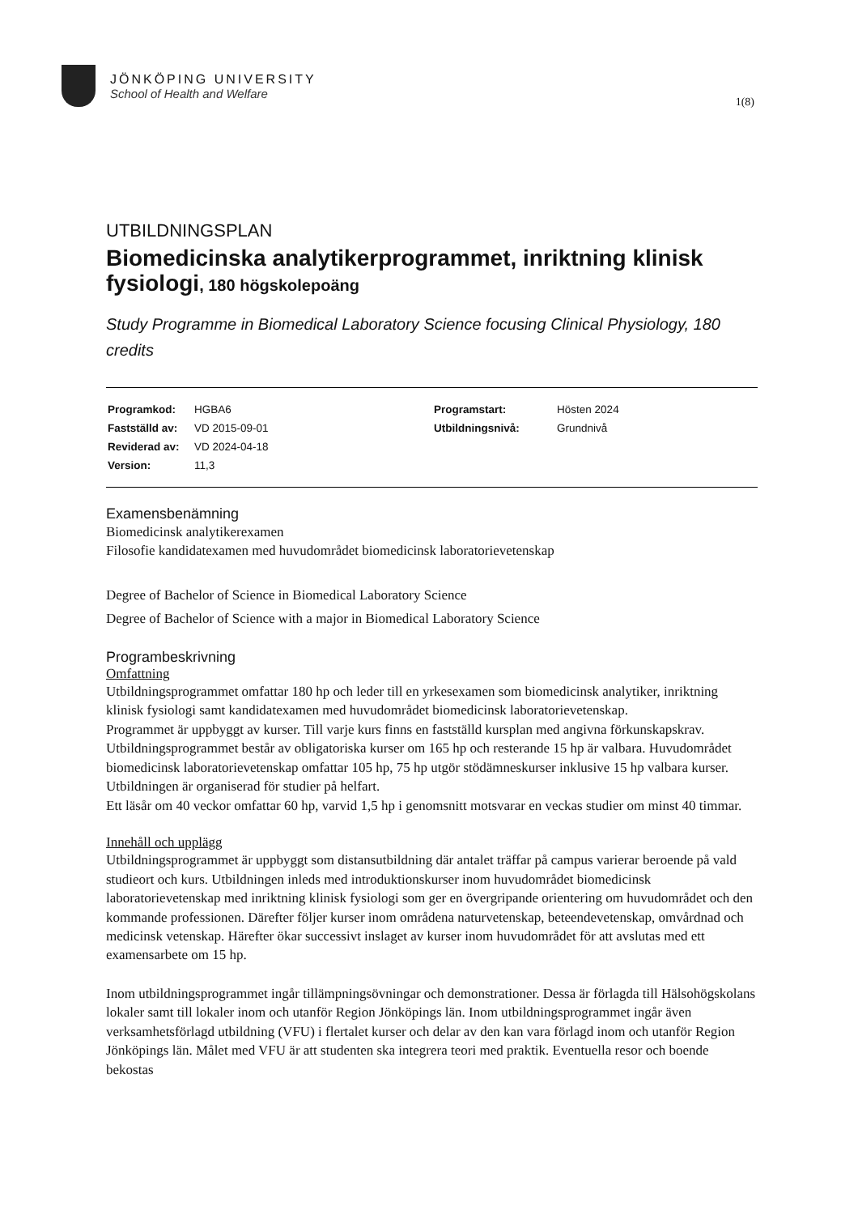JÖNKÖPING UNIVERSITY
School of Health and Welfare
1(8)
UTBILDNINGSPLAN
Biomedicinska analytikerprogrammet, inriktning klinisk fysiologi, 180 högskolepoäng
Study Programme in Biomedical Laboratory Science focusing Clinical Physiology, 180 credits
| Programkod: | HGBA6 | Programstart: | Hösten 2024 |
| Fastställd av: | VD 2015-09-01 | Utbildningsnivå: | Grundnivå |
| Reviderad av: | VD 2024-04-18 | | |
| Version: | 11,3 | | |
Examensbenämning
Biomedicinsk analytikerexamen
Filosofie kandidatexamen med huvudområdet biomedicinsk laboratorievetenskap
Degree of Bachelor of Science in Biomedical Laboratory Science
Degree of Bachelor of Science with a major in Biomedical Laboratory Science
Programbeskrivning
Omfattning
Utbildningsprogrammet omfattar 180 hp och leder till en yrkesexamen som biomedicinsk analytiker, inriktning klinisk fysiologi samt kandidatexamen med huvudområdet biomedicinsk laboratorievetenskap.
Programmet är uppbyggt av kurser. Till varje kurs finns en fastställd kursplan med angivna förkunskapskrav. Utbildningsprogrammet består av obligatoriska kurser om 165 hp och resterande 15 hp är valbara. Huvudområdet biomedicinsk laboratorievetenskap omfattar 105 hp, 75 hp utgör stödämneskurser inklusive 15 hp valbara kurser. Utbildningen är organiserad för studier på helfart.
Ett läsår om 40 veckor omfattar 60 hp, varvid 1,5 hp i genomsnitt motsvarar en veckas studier om minst 40 timmar.
Innehåll och upplägg
Utbildningsprogrammet är uppbyggt som distansutbildning där antalet träffar på campus varierar beroende på vald studieort och kurs. Utbildningen inleds med introduktionskurser inom huvudområdet biomedicinsk laboratorievetenskap med inriktning klinisk fysiologi som ger en övergripande orientering om huvudområdet och den kommande professionen. Därefter följer kurser inom områdena naturvetenskap, beteendevetenskap, omvårdnad och medicinsk vetenskap. Härefter ökar successivt inslaget av kurser inom huvudområdet för att avslutas med ett examensarbete om 15 hp.
Inom utbildningsprogrammet ingår tillämpningsövningar och demonstrationer. Dessa är förlagda till Hälsohögskolans lokaler samt till lokaler inom och utanför Region Jönköpings län. Inom utbildningsprogrammet ingår även verksamhetsförlagd utbildning (VFU) i flertalet kurser och delar av den kan vara förlagd inom och utanför Region Jönköpings län. Målet med VFU är att studenten ska integrera teori med praktik. Eventuella resor och boende bekostas